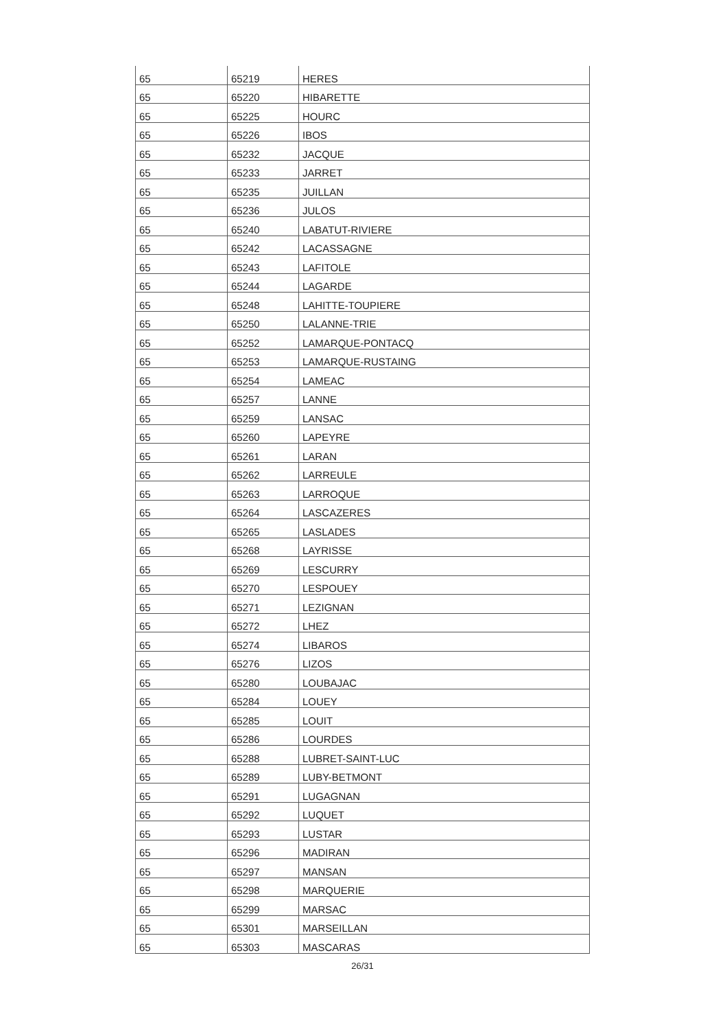| 65 | 65219 | HERES |
| 65 | 65220 | HIBARETTE |
| 65 | 65225 | HOURC |
| 65 | 65226 | IBOS |
| 65 | 65232 | JACQUE |
| 65 | 65233 | JARRET |
| 65 | 65235 | JUILLAN |
| 65 | 65236 | JULOS |
| 65 | 65240 | LABATUT-RIVIERE |
| 65 | 65242 | LACASSAGNE |
| 65 | 65243 | LAFITOLE |
| 65 | 65244 | LAGARDE |
| 65 | 65248 | LAHITTE-TOUPIERE |
| 65 | 65250 | LALANNE-TRIE |
| 65 | 65252 | LAMARQUE-PONTACQ |
| 65 | 65253 | LAMARQUE-RUSTAING |
| 65 | 65254 | LAMEAC |
| 65 | 65257 | LANNE |
| 65 | 65259 | LANSAC |
| 65 | 65260 | LAPEYRE |
| 65 | 65261 | LARAN |
| 65 | 65262 | LARREULE |
| 65 | 65263 | LARROQUE |
| 65 | 65264 | LASCAZERES |
| 65 | 65265 | LASLADES |
| 65 | 65268 | LAYRISSE |
| 65 | 65269 | LESCURRY |
| 65 | 65270 | LESPOUEY |
| 65 | 65271 | LEZIGNAN |
| 65 | 65272 | LHEZ |
| 65 | 65274 | LIBAROS |
| 65 | 65276 | LIZOS |
| 65 | 65280 | LOUBAJAC |
| 65 | 65284 | LOUEY |
| 65 | 65285 | LOUIT |
| 65 | 65286 | LOURDES |
| 65 | 65288 | LUBRET-SAINT-LUC |
| 65 | 65289 | LUBY-BETMONT |
| 65 | 65291 | LUGAGNAN |
| 65 | 65292 | LUQUET |
| 65 | 65293 | LUSTAR |
| 65 | 65296 | MADIRAN |
| 65 | 65297 | MANSAN |
| 65 | 65298 | MARQUERIE |
| 65 | 65299 | MARSAC |
| 65 | 65301 | MARSEILLAN |
| 65 | 65303 | MASCARAS |
26/31